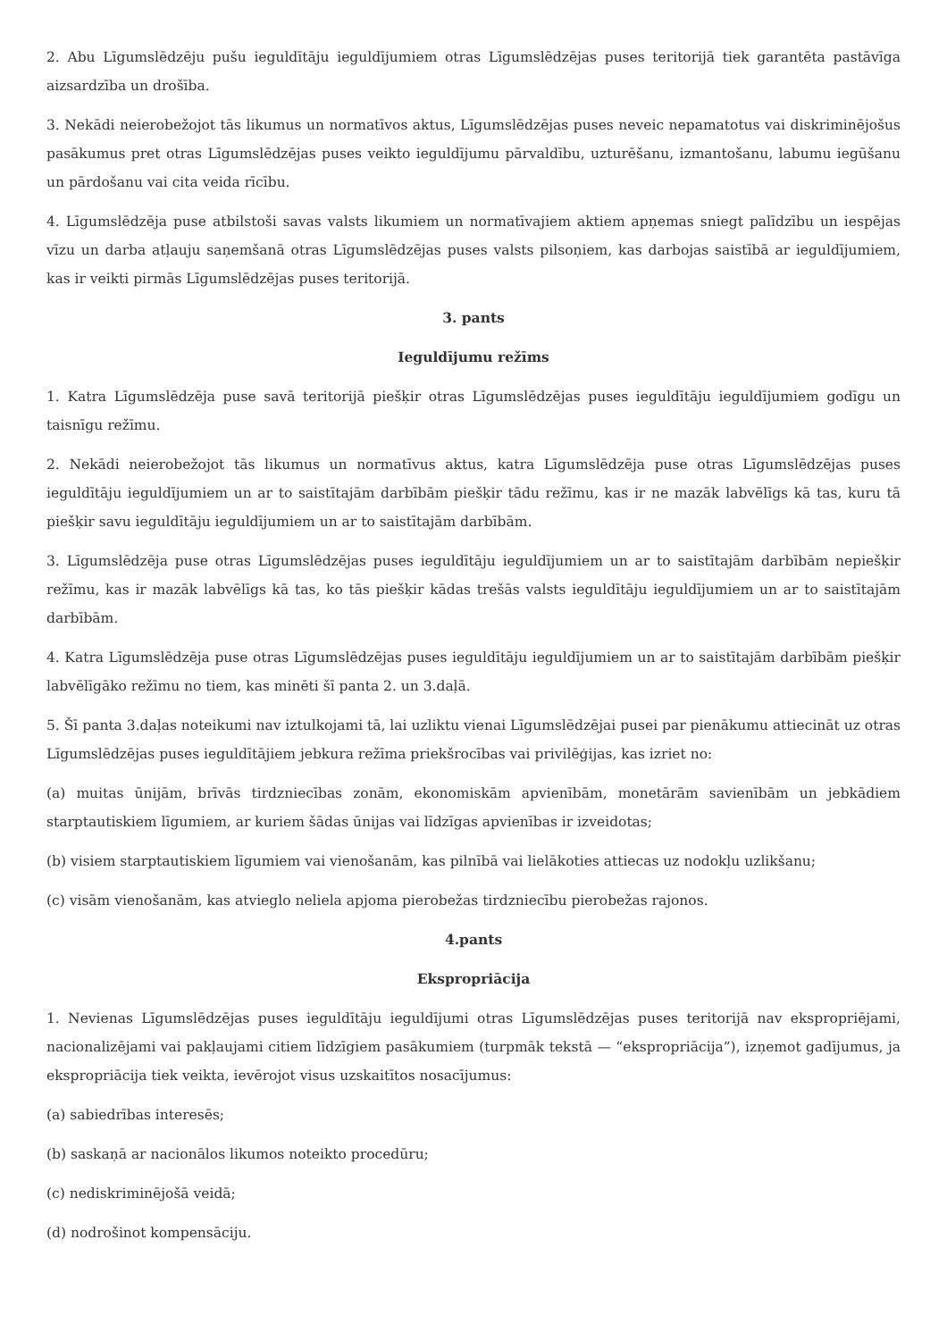2. Abu Līgumslēdzēju pušu ieguldītāju ieguldījumiem otras Līgumslēdzējas puses teritorijā tiek garantēta pastāvīga aizsardzība un drošība.
3. Nekādi neierobežojot tās likumus un normatīvos aktus, Līgumslēdzējas puses neveic nepamatotus vai diskriminējošus pasākumus pret otras Līgumslēdzējas puses veikto ieguldījumu pārvaldību, uzturēšanu, izmantošanu, labumu iegūšanu un pārdošanu vai cita veida rīcību.
4. Līgumslēdzēja puse atbilstoši savas valsts likumiem un normatīvajiem aktiem apņemas sniegt palīdzību un iespējas vīzu un darba atļauju saņemšanā otras Līgumslēdzējas puses valsts pilsoņiem, kas darbojas saistībā ar ieguldījumiem, kas ir veikti pirmās Līgumslēdzējas puses teritorijā.
3. pants
Ieguldījumu režīms
1. Katra Līgumslēdzēja puse savā teritorijā piešķir otras Līgumslēdzējas puses ieguldītāju ieguldījumiem godīgu un taisnīgu režīmu.
2. Nekādi neierobežojot tās likumus un normatīvus aktus, katra Līgumslēdzēja puse otras Līgumslēdzējas puses ieguldītāju ieguldījumiem un ar to saistītajām darbībām piešķir tādu režīmu, kas ir ne mazāk labvēlīgs kā tas, kuru tā piešķir savu ieguldītāju ieguldījumiem un ar to saistītajām darbībām.
3. Līgumslēdzēja puse otras Līgumslēdzējas puses ieguldītāju ieguldījumiem un ar to saistītajām darbībām nepiešķir režīmu, kas ir mazāk labvēlīgs kā tas, ko tās piešķir kādas trešās valsts ieguldītāju ieguldījumiem un ar to saistītajām darbībām.
4. Katra Līgumslēdzēja puse otras Līgumslēdzējas puses ieguldītāju ieguldījumiem un ar to saistītajām darbībām piešķir labvēlīgāko režīmu no tiem, kas minēti šī panta 2. un 3.daļā.
5. Šī panta 3.daļas noteikumi nav iztulkojami tā, lai uzliktu vienai Līgumslēdzējai pusei par pienākumu attiecināt uz otras Līgumslēdzējas puses ieguldītājiem jebkura režīma priekšrocības vai privilēģijas, kas izriet no:
(a) muitas ūnijām, brīvās tirdzniecības zonām, ekonomiskām apvienībām, monetārām savienībām un jebkādiem starptautiskiem līgumiem, ar kuriem šādas ūnijas vai līdzīgas apvienības ir izveidotas;
(b) visiem starptautiskiem līgumiem vai vienošanām, kas pilnībā vai lielākoties attiecas uz nodokļu uzlikšanu;
(c) visām vienošanām, kas atvieglo neliela apjoma pierobežas tirdzniecību pierobežas rajonos.
4.pants
Ekspropriācija
1. Nevienas Līgumslēdzējas puses ieguldītāju ieguldījumi otras Līgumslēdzējas puses teritorijā nav ekspropriējami, nacionalizējami vai pakļaujami citiem līdzīgiem pasākumiem (turpmāk tekstā — “ekspropriācija”), izņemot gadījumus, ja ekspropriācija tiek veikta, ievērojot visus uzskaitītos nosacījumus:
(a) sabiedrības interesēs;
(b) saskaņā ar nacionālos likumos noteikto procedūru;
(c) nediskriminējošā veidā;
(d) nodrošinot kompensāciju.